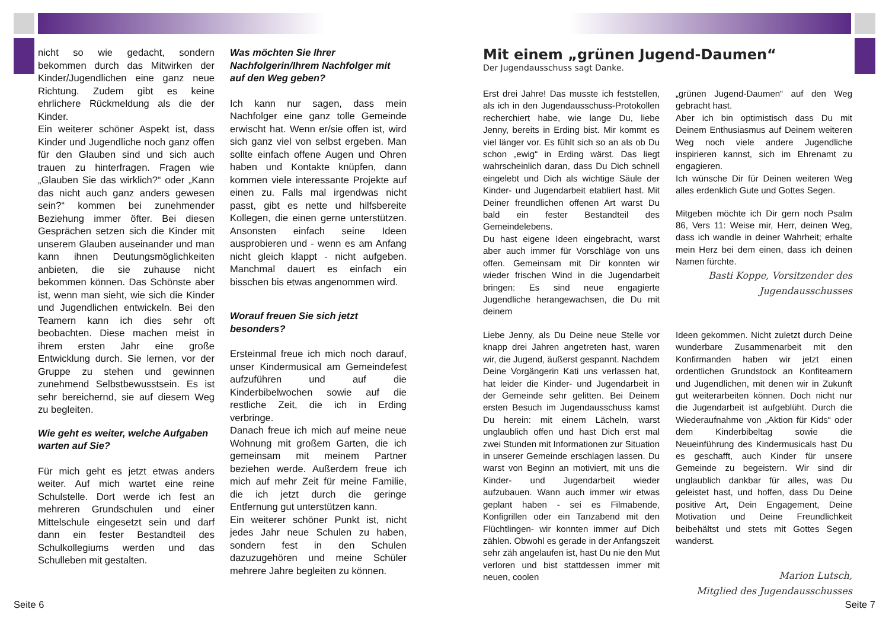nicht so wie gedacht, sondern bekommen durch das Mitwirken der Kinder/Jugendlichen eine ganz neue Richtung. Zudem gibt es keine ehrlichere Rückmeldung als die der Kinder.
Ein weiterer schöner Aspekt ist, dass Kinder und Jugendliche noch ganz offen für den Glauben sind und sich auch trauen zu hinterfragen. Fragen wie „Glauben Sie das wirklich?“ oder „Kann das nicht auch ganz anders gewesen sein?“ kommen bei zunehmender Beziehung immer öfter. Bei diesen Gesprächen setzen sich die Kinder mit unserem Glauben auseinander und man kann ihnen Deutungsmöglichkeiten anbieten, die sie zuhause nicht bekommen können. Das Schönste aber ist, wenn man sieht, wie sich die Kinder und Jugendlichen entwickeln. Bei den Teamern kann ich dies sehr oft beobachten. Diese machen meist in ihrem ersten Jahr eine große Entwicklung durch. Sie lernen, vor der Gruppe zu stehen und gewinnen zunehmend Selbstbewusstsein. Es ist sehr bereichernd, sie auf diesem Weg zu begleiten.
Wie geht es weiter, welche Aufgaben warten auf Sie?
Für mich geht es jetzt etwas anders weiter. Auf mich wartet eine reine Schulstelle. Dort werde ich fest an mehreren Grundschulen und einer Mittelschule eingesetzt sein und darf dann ein fester Bestandteil des Schulkollegiums werden und das Schulleben mit gestalten.
Was möchten Sie Ihrer Nachfolgerin/Ihrem Nachfolger mit auf den Weg geben?
Ich kann nur sagen, dass mein Nachfolger eine ganz tolle Gemeinde erwischt hat. Wenn er/sie offen ist, wird sich ganz viel von selbst ergeben. Man sollte einfach offene Augen und Ohren haben und Kontakte knüpfen, dann kommen viele interessante Projekte auf einen zu. Falls mal irgendwas nicht passt, gibt es nette und hilfsbereite Kollegen, die einen gerne unterstützen. Ansonsten einfach seine Ideen ausprobieren und - wenn es am Anfang nicht gleich klappt - nicht aufgeben. Manchmal dauert es einfach ein bisschen bis etwas angenommen wird.
Worauf freuen Sie sich jetzt besonders?
Ersteinmal freue ich mich noch darauf, unser Kindermusical am Gemeindefest aufzuführen und auf die Kinderbibelwochen sowie auf die restliche Zeit, die ich in Erding verbringe.
Danach freue ich mich auf meine neue Wohnung mit großem Garten, die ich gemeinsam mit meinem Partner beziehen werde. Außerdem freue ich mich auf mehr Zeit für meine Familie, die ich jetzt durch die geringe Entfernung gut unterstützen kann.
Ein weiterer schöner Punkt ist, nicht jedes Jahr neue Schulen zu haben, sondern fest in den Schulen dazuzugehören und meine Schüler mehrere Jahre begleiten zu können.
Mit einem „grünen Jugend-Daumen“
Der Jugendausschuss sagt Danke.
Erst drei Jahre! Das musste ich feststellen, als ich in den Jugendausschuss-Protokollen recherchiert habe, wie lange Du, liebe Jenny, bereits in Erding bist. Mir kommt es viel länger vor. Es fühlt sich so an als ob Du schon „ewig“ in Erding wärst. Das liegt wahrscheinlich daran, dass Du Dich schnell eingelebt und Dich als wichtige Säule der Kinder- und Jugendarbeit etabliert hast. Mit Deiner freundlichen offenen Art warst Du bald ein fester Bestandteil des Gemeindelebens.
Du hast eigene Ideen eingebracht, warst aber auch immer für Vorschläge von uns offen. Gemeinsam mit Dir konnten wir wieder frischen Wind in die Jugendarbeit bringen: Es sind neue engagierte Jugendliche herangewachsen, die Du mit deinem
„grünen Jugend-Daumen“ auf den Weg gebracht hast.
Aber ich bin optimistisch dass Du mit Deinem Enthusiasmus auf Deinem weiteren Weg noch viele andere Jugendliche inspirieren kannst, sich im Ehrenamt zu engagieren.
Ich wünsche Dir für Deinen weiteren Weg alles erdenklich Gute und Gottes Segen.
Mitgeben möchte ich Dir gern noch Psalm 86, Vers 11: Weise mir, Herr, deinen Weg, dass ich wandle in deiner Wahrheit; erhalte mein Herz bei dem einen, dass ich deinen Namen fürchte.
Basti Koppe, Vorsitzender des Jugendausschusses
Liebe Jenny, als Du Deine neue Stelle vor knapp drei Jahren angetreten hast, waren wir, die Jugend, äußerst gespannt. Nachdem Deine Vorgängerin Kati uns verlassen hat, hat leider die Kinder- und Jugendarbeit in der Gemeinde sehr gelitten. Bei Deinem ersten Besuch im Jugendausschuss kamst Du herein: mit einem Lächeln, warst unglaublich offen und hast Dich erst mal zwei Stunden mit Informationen zur Situation in unserer Gemeinde erschlagen lassen. Du warst von Beginn an motiviert, mit uns die Kinder- und Jugendarbeit wieder aufzubauen. Wann auch immer wir etwas geplant haben - sei es Filmabende, Konfigrillen oder ein Tanzabend mit den Flüchtlingen- wir konnten immer auf Dich zählen. Obwohl es gerade in der Anfangszeit sehr zäh angelaufen ist, hast Du nie den Mut verloren und bist stattdessen immer mit neuen, coolen
Ideen gekommen. Nicht zuletzt durch Deine wunderbare Zusammenarbeit mit den Konfirmanden haben wir jetzt einen ordentlichen Grundstock an Konfiteamern und Jugendlichen, mit denen wir in Zukunft gut weiterarbeiten können. Doch nicht nur die Jugendarbeit ist aufgeblüht. Durch die Wiederaufnahme von „Aktion für Kids“ oder dem Kinderbibeltag sowie die Neueinführung des Kindermusicals hast Du es geschafft, auch Kinder für unsere Gemeinde zu begeistern. Wir sind dir unglaublich dankbar für alles, was Du geleistet hast, und hoffen, dass Du Deine positive Art, Dein Engagement, Deine Motivation und Deine Freundlichkeit beibehältst und stets mit Gottes Segen wanderst.
Marion Lutsch,
Mitglied des Jugendausschusses
Seite 6 Seite 7